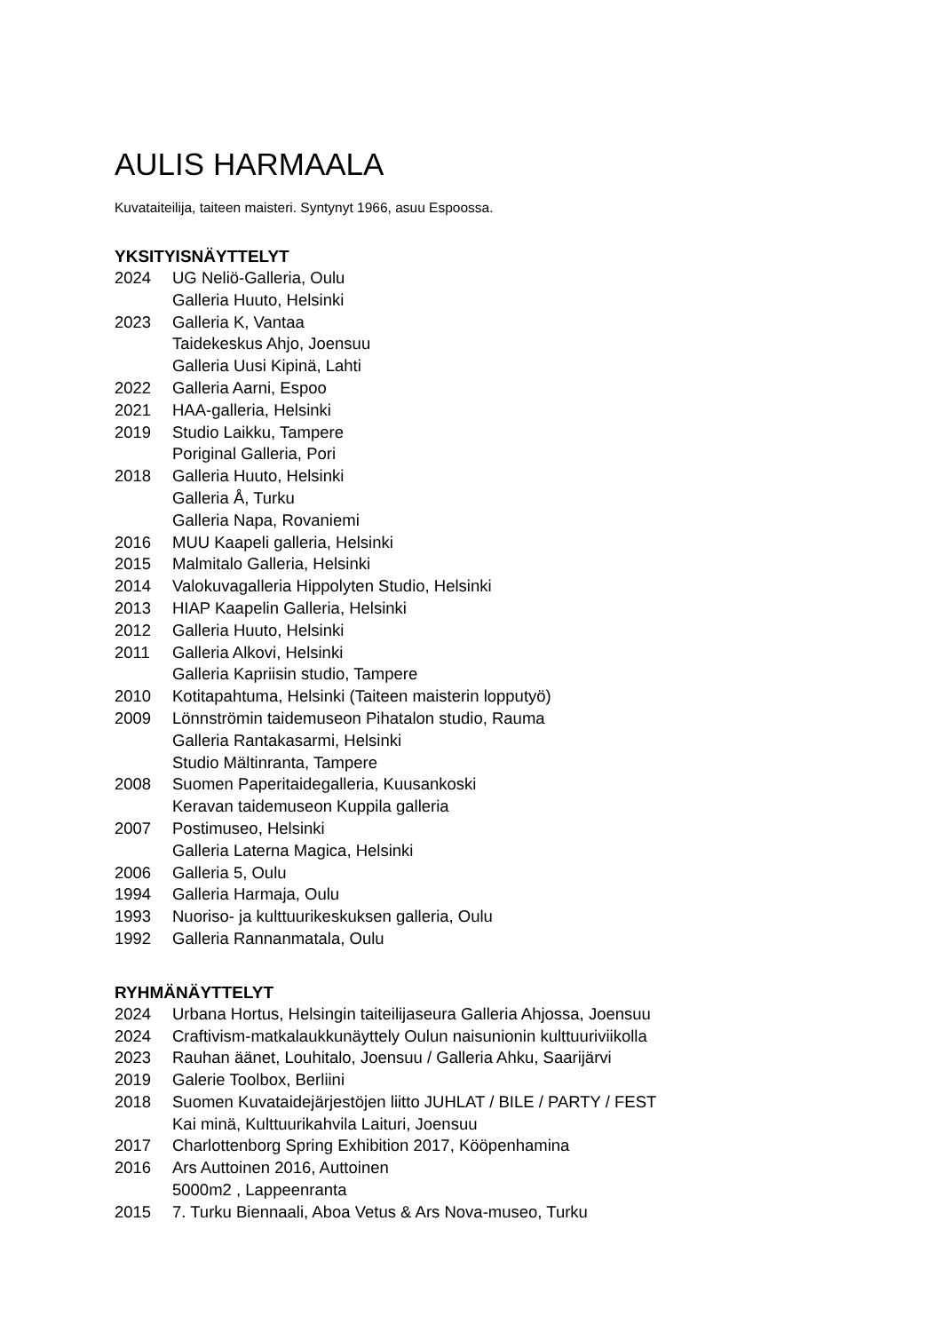AULIS HARMAALA
Kuvataiteilija, taiteen maisteri. Syntynyt 1966, asuu Espoossa.
YKSITYISNÄYTTELYT
| 2024 | UG Neliö-Galleria, Oulu |
| | Galleria Huuto, Helsinki |
| 2023 | Galleria K, Vantaa |
| | Taidekeskus Ahjo, Joensuu |
| | Galleria Uusi Kipinä, Lahti |
| 2022 | Galleria Aarni, Espoo |
| 2021 | HAA-galleria, Helsinki |
| 2019 | Studio Laikku, Tampere |
| | Poriginal Galleria, Pori |
| 2018 | Galleria Huuto, Helsinki |
| | Galleria Å, Turku |
| | Galleria Napa, Rovaniemi |
| 2016 | MUU Kaapeli galleria, Helsinki |
| 2015 | Malmitalo Galleria, Helsinki |
| 2014 | Valokuvagalleria Hippolyten Studio, Helsinki |
| 2013 | HIAP Kaapelin Galleria, Helsinki |
| 2012 | Galleria Huuto, Helsinki |
| 2011 | Galleria Alkovi, Helsinki |
| | Galleria Kapriisin studio, Tampere |
| 2010 | Kotitapahtuma, Helsinki (Taiteen maisterin lopputyö) |
| 2009 | Lönnströmin taidemuseon Pihatalon studio, Rauma |
| | Galleria Rantakasarmi, Helsinki |
| | Studio Mältinranta, Tampere |
| 2008 | Suomen Paperitaidegalleria, Kuusankoski |
| | Keravan taidemuseon Kuppila galleria |
| 2007 | Postimuseo, Helsinki |
| | Galleria Laterna Magica, Helsinki |
| 2006 | Galleria 5, Oulu |
| 1994 | Galleria Harmaja, Oulu |
| 1993 | Nuoriso- ja kulttuurikeskuksen galleria, Oulu |
| 1992 | Galleria Rannanmatala, Oulu |
RYHMÄNÄYTTELYT
| 2024 | Urbana Hortus, Helsingin taiteilijaseura Galleria Ahjossa, Joensuu |
| 2024 | Craftivism-matkalaukkunäyttely Oulun naisunionin kulttuuriviikolla |
| 2023 | Rauhan äänet, Louhitalo, Joensuu / Galleria Ahku, Saarijärvi |
| 2019 | Galerie Toolbox, Berliini |
| 2018 | Suomen Kuvataidejärjestöjen liitto JUHLAT / BILE / PARTY / FEST |
| | Kai minä, Kulttuurikahvila Laituri, Joensuu |
| 2017 | Charlottenborg Spring Exhibition 2017, Kööpenhamina |
| 2016 | Ars Auttoinen 2016, Auttoinen |
| | 5000m2 , Lappeenranta |
| 2015 | 7. Turku Biennaali, Aboa Vetus & Ars Nova-museo, Turku |